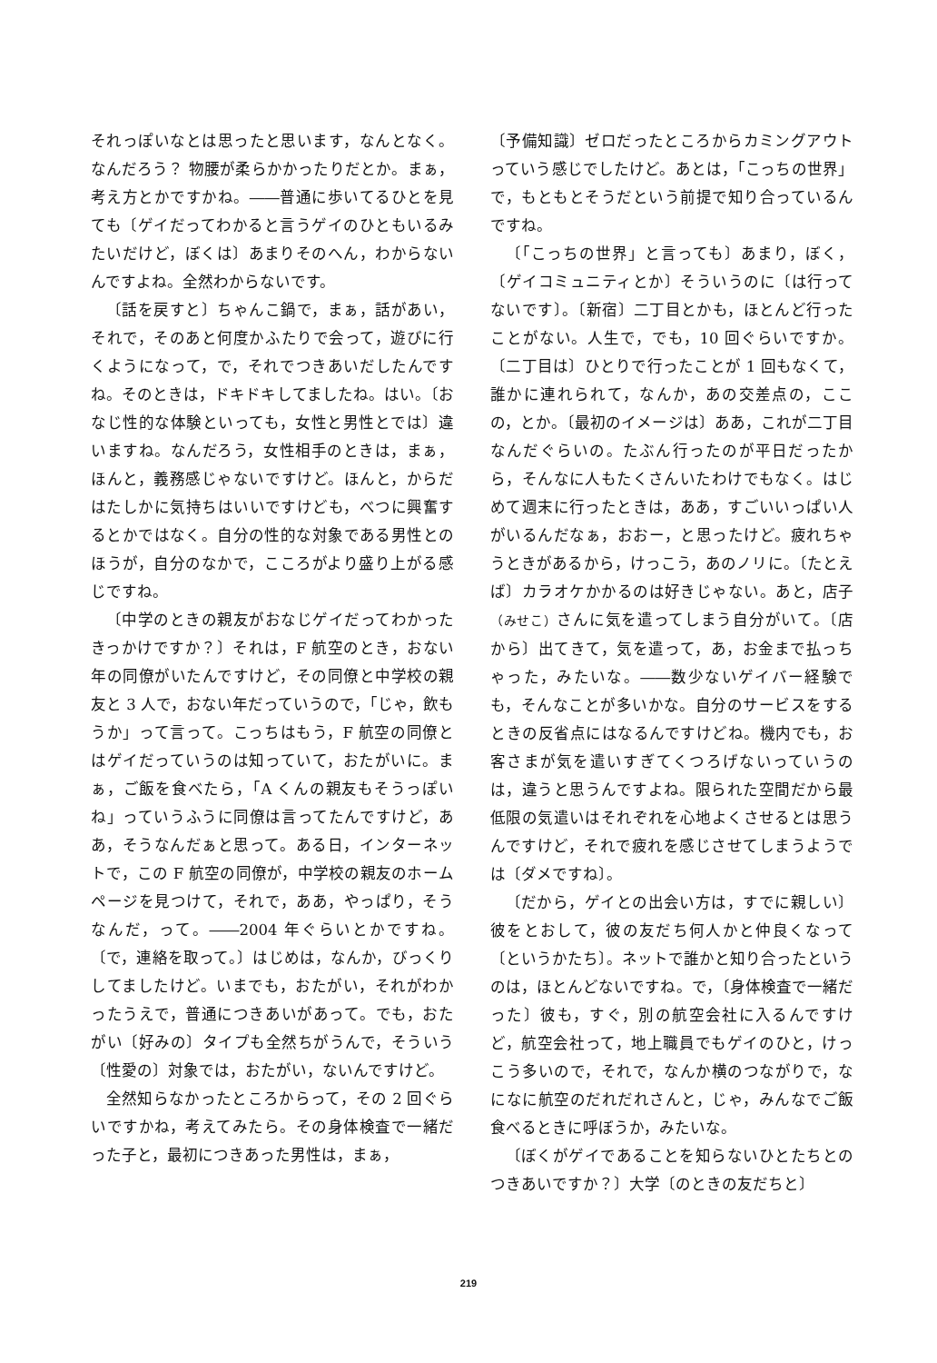それっぽいなとは思ったと思います，なんとなく。なんだろう？ 物腰が柔らかかったりだとか。まぁ，考え方とかですかね。――普通に歩いてるひとを見ても〔ゲイだってわかると言うゲイのひともいるみたいだけど，ぼくは〕あまりそのへん，わからないんですよね。全然わからないです。
〔話を戻すと〕ちゃんこ鍋で，まぁ，話があい，それで，そのあと何度かふたりで会って，遊びに行くようになって，で，それでつきあいだしたんですね。そのときは，ドキドキしてましたね。はい。〔おなじ性的な体験といっても，女性と男性とでは〕違いますね。なんだろう，女性相手のときは，まぁ，ほんと，義務感じゃないですけど。ほんと，からだはたしかに気持ちはいいですけども，べつに興奮するとかではなく。自分の性的な対象である男性とのほうが，自分のなかで，こころがより盛り上がる感じですね。
〔中学のときの親友がおなじゲイだってわかったきっかけですか？〕それは，F 航空のとき，おない年の同僚がいたんですけど，その同僚と中学校の親友と 3 人で，おない年だっていうので，「じゃ，飲もうか」って言って。こっちはもう，F 航空の同僚とはゲイだっていうのは知っていて，おたがいに。まぁ，ご飯を食べたら，「A くんの親友もそうっぽいね」っていうふうに同僚は言ってたんですけど，ああ，そうなんだぁと思って。ある日，インターネットで，この F 航空の同僚が，中学校の親友のホームページを見つけて，それで，ああ，やっぱり，そうなんだ，って。――2004 年ぐらいとかですね。〔で，連絡を取って。〕はじめは，なんか，びっくりしてましたけど。いまでも，おたがい，それがわかったうえで，普通につきあいがあって。でも，おたがい〔好みの〕タイプも全然ちがうんで，そういう〔性愛の〕対象では，おたがい，ないんですけど。
全然知らなかったところからって，その 2 回ぐらいですかね，考えてみたら。その身体検査で一緒だった子と，最初につきあった男性は，まぁ，
〔予備知識〕ゼロだったところからカミングアウトっていう感じでしたけど。あとは，「こっちの世界」で，もともとそうだという前提で知り合っているんですね。
〔「こっちの世界」と言っても〕あまり，ぼく，〔ゲイコミュニティとか〕そういうのに〔は行ってないです〕。〔新宿〕二丁目とかも，ほとんど行ったことがない。人生で，でも，10 回ぐらいですか。〔二丁目は〕ひとりで行ったことが 1 回もなくて，誰かに連れられて，なんか，あの交差点の，ここの，とか。〔最初のイメージは〕ああ，これが二丁目なんだぐらいの。たぶん行ったのが平日だったから，そんなに人もたくさんいたわけでもなく。はじめて週末に行ったときは，ああ，すごいいっぱい人がいるんだなぁ，おおー，と思ったけど。疲れちゃうときがあるから，けっこう，あのノリに。〔たとえば〕カラオケかかるのは好きじゃない。あと，店子（みせこ）さんに気を遣ってしまう自分がいて。〔店から〕出てきて，気を遣って，あ，お金まで払っちゃった，みたいな。――数少ないゲイバー経験でも，そんなことが多いかな。自分のサービスをするときの反省点にはなるんですけどね。機内でも，お客さまが気を遣いすぎてくつろげないっていうのは，違うと思うんですよね。限られた空間だから最低限の気遣いはそれぞれを心地よくさせるとは思うんですけど，それで疲れを感じさせてしまうようでは〔ダメですね〕。
〔だから，ゲイとの出会い方は，すでに親しい〕彼をとおして，彼の友だち何人かと仲良くなって〔というかたち〕。ネットで誰かと知り合ったというのは，ほとんどないですね。で，〔身体検査で一緒だった〕彼も，すぐ，別の航空会社に入るんですけど，航空会社って，地上職員でもゲイのひと，けっこう多いので，それで，なんか横のつながりで，なになに航空のだれだれさんと，じゃ，みんなでご飯食べるときに呼ぼうか，みたいな。
〔ぼくがゲイであることを知らないひとたちとのつきあいですか？〕大学〔のときの友だちと〕
219